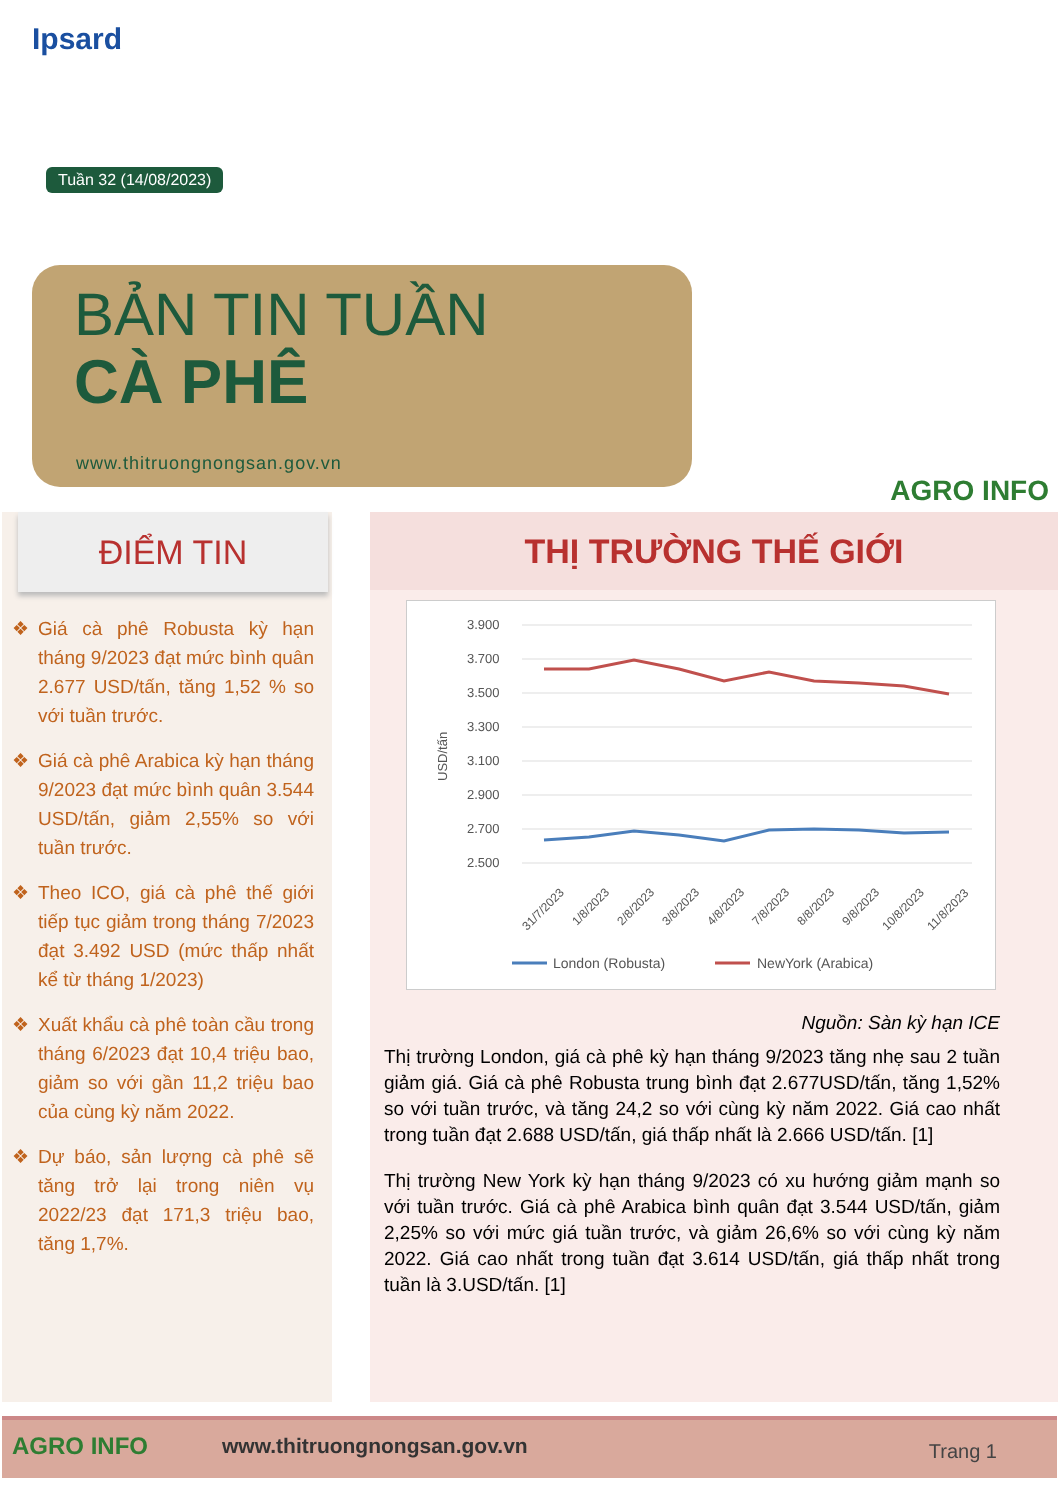Ipsard
Tuần 32 (14/08/2023)
BẢN TIN TUẦN
CÀ PHÊ
www.thitruongnongsan.gov.vn
AGRO INFO
ĐIỂM TIN
❖ Giá cà phê Robusta kỳ hạn tháng 9/2023 đạt mức bình quân 2.677 USD/tấn, tăng 1,52 % so với tuần trước.
❖ Giá cà phê Arabica kỳ hạn tháng 9/2023 đạt mức bình quân 3.544 USD/tấn, giảm 2,55% so với tuần trước.
❖ Theo ICO, giá cà phê thế giới tiếp tục giảm trong tháng 7/2023 đạt 3.492 USD (mức thấp nhất kể từ tháng 1/2023)
❖ Xuất khẩu cà phê toàn cầu trong tháng 6/2023 đạt 10,4 triệu bao, giảm so với gần 11,2 triệu bao của cùng kỳ năm 2022.
❖ Dự báo, sản lượng cà phê sẽ tăng trở lại trong niên vụ 2022/23 đạt 171,3 triệu bao, tăng 1,7%.
THỊ TRƯỜNG THẾ GIỚI
USD/tấn
3.900
3.700
3.500
3.300
3.100
2.900
2.700
2.500
31/7/2023
1/8/2023
2/8/2023
3/8/2023
4/8/2023
7/8/2023
8/8/2023
9/8/2023
10/8/2023
11/8/2023
London (Robusta)
NewYork (Arabica)
Nguồn: Sàn kỳ hạn ICE
Thị trường London, giá cà phê kỳ hạn tháng 9/2023 tăng nhẹ sau 2 tuần giảm giá. Giá cà phê Robusta trung bình đạt 2.677USD/tấn, tăng 1,52% so với tuần trước, và tăng 24,2 so với cùng kỳ năm 2022. Giá cao nhất trong tuần đạt 2.688 USD/tấn, giá thấp nhất là 2.666 USD/tấn. [1]
Thị trường New York kỳ hạn tháng 9/2023 có xu hướng giảm mạnh so với tuần trước. Giá cà phê Arabica bình quân đạt 3.544 USD/tấn, giảm 2,25% so với mức giá tuần trước, và giảm 26,6% so với cùng kỳ năm 2022. Giá cao nhất trong tuần đạt 3.614 USD/tấn, giá thấp nhất trong tuần là 3.USD/tấn. [1]
AGRO INFO www.thitruongnongsan.gov.vn Trang 1